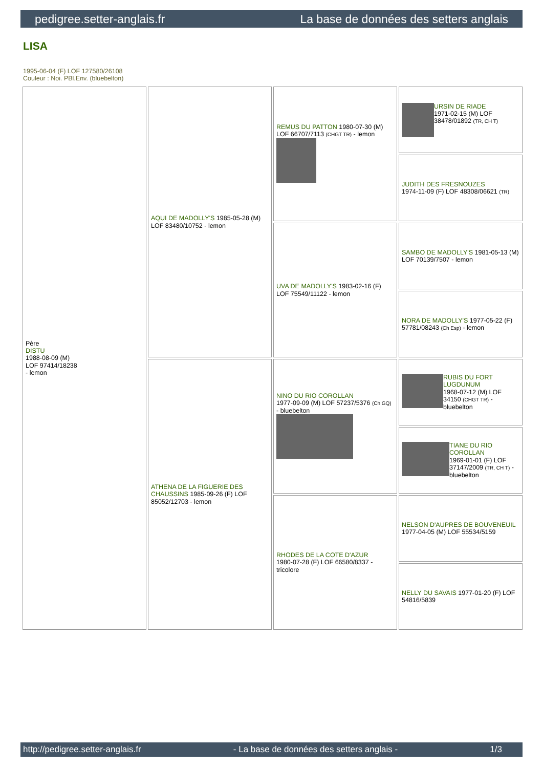pedigree.setter-anglais.fr La base de données des setters anglais
LISA
1995-06-04 (F) LOF 127580/26108
Couleur : Noi. PBl.Env. (bluebelton)
| Père DISTU 1988-08-09 (M) LOF 97414/18238 - lemon | AQUI DE MADOLLY'S 1985-05-28 (M) LOF 83480/10752 - lemon | REMUS DU PATTON 1980-07-30 (M) LOF 66707/7113 (CHGT TR) - lemon | URSIN DE RIADE 1971-02-15 (M) LOF 38478/01892 (TR, CH T) |
| | | | JUDITH DES FRESNOUZES 1974-11-09 (F) LOF 48308/06621 (TR) |
| | | UVA DE MADOLLY'S 1983-02-16 (F) LOF 75549/11122 - lemon | SAMBO DE MADOLLY'S 1981-05-13 (M) LOF 70139/7507 - lemon |
| | | | NORA DE MADOLLY'S 1977-05-22 (F) 57781/08243 (Ch Esp) - lemon |
| | ATHENA DE LA FIGUERIE DES CHAUSSINS 1985-09-26 (F) LOF 85052/12703 - lemon | NINO DU RIO COROLLAN 1977-09-09 (M) LOF 57237/5376 (Ch GQ) - bluebelton | RUBIS DU FORT LUGDUNUM 1968-07-12 (M) LOF 34150 (CHGT TR) - bluebelton |
| | | | TIANE DU RIO COROLLAN 1969-01-01 (F) LOF 37147/2009 (TR, CH T) - bluebelton |
| | | RHODES DE LA COTE D'AZUR 1980-07-28 (F) LOF 66580/8337 - tricolore | NELSON D'AUPRES DE BOUVENEUIL 1977-04-05 (M) LOF 55534/5159 |
| | | | NELLY DU SAVAIS 1977-01-20 (F) LOF 54816/5839 |
http://pedigree.setter-anglais.fr - La base de données des setters anglais - 1/3